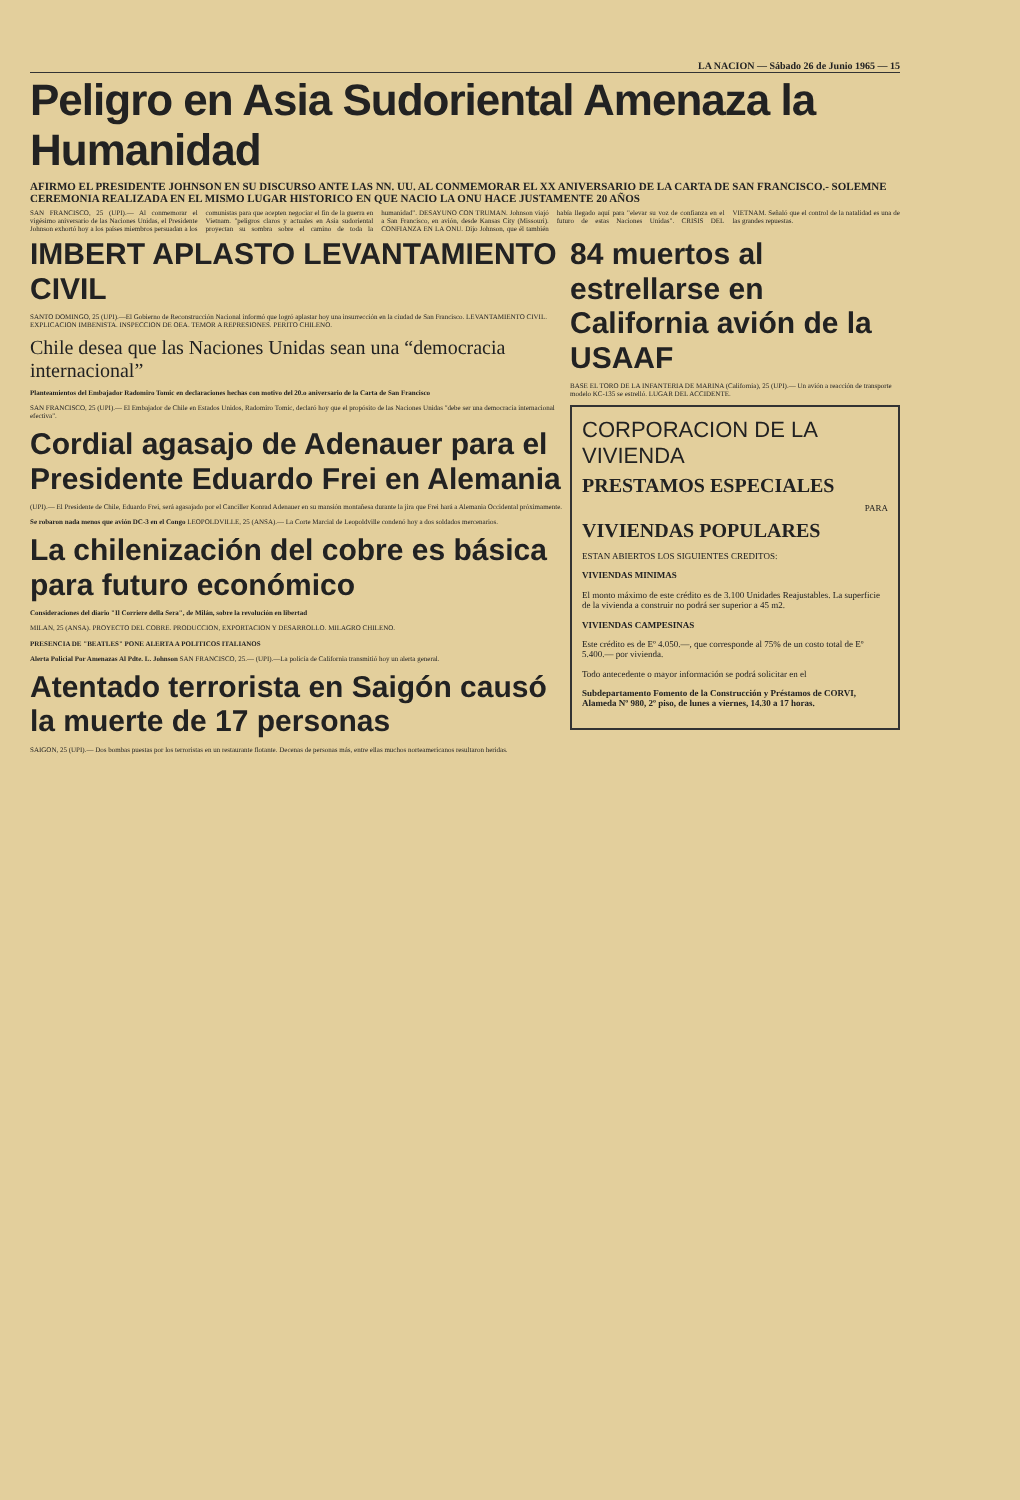LA NACION — Sábado 26 de Junio 1965 — 15
Peligro en Asia Sudoriental Amenaza la Humanidad
AFIRMO EL PRESIDENTE JOHNSON EN SU DISCURSO ANTE LAS NN. UU. AL CONMEMORAR EL XX ANIVERSARIO DE LA CARTA DE SAN FRANCISCO.- SOLEMNE CEREMONIA REALIZADA EN EL MISMO LUGAR HISTORICO EN QUE NACIO LA ONU HACE JUSTAMENTE 20 AÑOS
SAN FRANCISCO, 25 (UPI).— Al conmemorar el vigésimo aniversario de las Naciones Unidas, el Presidente Johnson exhortó hoy a los países miembros persuadan a los comunistas para que acepten negociar el fin de la guerra en Vietnam. "peligros claros y actuales en Asia sudoriental proyectan su sombra sobre el camino de toda la humanidad". DESAYUNO CON TRUMAN. Johnson viajó a San Francisco, en avión, desde Kansas City (Missouri). CONFIANZA EN LA ONU. Dijo Johnson, que él también había llegado aquí para "elevar su voz de confianza en el futuro de estas Naciones Unidas". CRISIS DEL VIETNAM. Señaló que el control de la natalidad es una de las grandes repuestas.
IMBERT APLASTO LEVANTAMIENTO CIVIL
SANTO DOMINGO, 25 (UPI).—El Gobierno de Reconstrucción Nacional informó que logró aplastar hoy una insurrección en la ciudad de San Francisco. LEVANTAMIENTO CIVIL. EXPLICACION IMBENISTA. INSPECCION DE OEA. TEMOR A REPRESIONES. PERITO CHILENO.
Chile desea que las Naciones Unidas sean una “democracia internacional”
Planteamientos del Embajador Radomiro Tomic en declaraciones hechas con motivo del 20.o aniversario de la Carta de San Francisco
SAN FRANCISCO, 25 (UPI).— El Embajador de Chile en Estados Unidos, Radomiro Tomic, declaró hoy que el propósito de las Naciones Unidas "debe ser una democracia internacional efectiva".
Cordial agasajo de Adenauer para el Presidente Eduardo Frei en Alemania
(UPI).— El Presidente de Chile, Eduardo Frei, será agasajado por el Canciller Konrad Adenauer en su mansión montañesa durante la jira que Frei hará a Alemania Occidental próximamente.
Se robaron nada menos que avión DC-3 en el Congo LEOPOLDVILLE, 25 (ANSA).— La Corte Marcial de Leopoldville condenó hoy a dos soldados mercenarios.
La chilenización del cobre es básica para futuro económico
Consideraciones del diario "Il Corriere della Sera", de Milán, sobre la revolución en libertad
MILAN, 25 (ANSA). PROYECTO DEL COBRE. PRODUCCION, EXPORTACION Y DESARROLLO. MILAGRO CHILENO.
PRESENCIA DE "BEATLES" PONE ALERTA A POLITICOS ITALIANOS
Alerta Policial Por Amenazas Al Pdte. L. Johnson SAN FRANCISCO, 25.— (UPI).—La policía de California transmitió hoy un alerta general.
Atentado terrorista en Saigón causó la muerte de 17 personas
SAIGON, 25 (UPI).— Dos bombas puestas por los terroristas en un restaurante flotante. Decenas de personas más, entre ellas muchos norteamericanos resultaron heridas.
84 muertos al estrellarse en California avión de la USAAF
BASE EL TORO DE LA INFANTERIA DE MARINA (California), 25 (UPI).— Un avión a reacción de transporte modelo KC-135 se estrelló. LUGAR DEL ACCIDENTE.
CORPORACION DE LA VIVIENDA
PRESTAMOS ESPECIALES
PARA
VIVIENDAS POPULARES
ESTAN ABIERTOS LOS SIGUIENTES CREDITOS:
VIVIENDAS MINIMAS
El monto máximo de este crédito es de 3.100 Unidades Reajustables. La superficie de la vivienda a construir no podrá ser superior a 45 m2.
VIVIENDAS CAMPESINAS
Este crédito es de Eº 4.050.—, que corresponde al 75% de un costo total de Eº 5.400.— por vivienda.
Todo antecedente o mayor información se podrá solicitar en el
Subdepartamento Fomento de la Construcción y Préstamos de CORVI, Alameda Nº 980, 2º piso, de lunes a viernes, 14.30 a 17 horas.